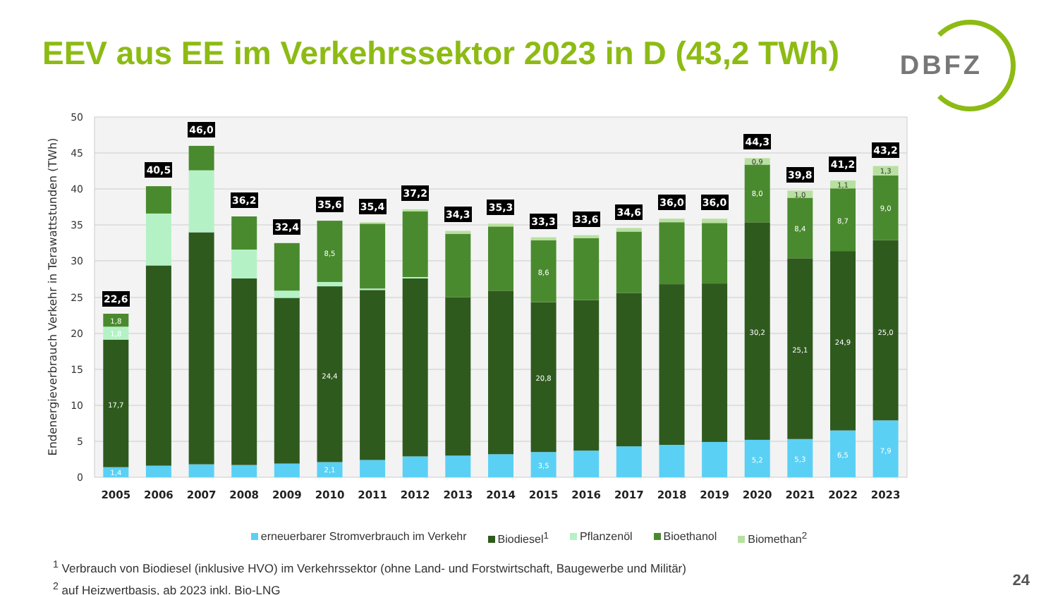EEV aus EE im Verkehrssektor 2023 in D (43,2 TWh)
DBFZ
0
5
10
15
20
25
30
35
40
45
50
Endenergieverbrauch Verkehr in Terawattstunden (TWh)
1,4
17,7
1,8
1,8
2,1
24,4
8,5
3,5
20,8
8,6
5,2
30,2
8,0
0,9
5,3
25,1
8,4
1,0
6,5
24,9
8,7
1,1
7,9
25,0
9,0
1,3
22,6
40,5
46,0
36,2
32,4
35,6
35,4
37,2
34,3
35,3
33,3
33,6
34,6
36,0
36,0
44,3
39,8
41,2
43,2
2005
2006
2007
2008
2009
2010
2011
2012
2013
2014
2015
2016
2017
2018
2019
2020
2021
2022
2023
erneuerbarer Stromverbrauch im Verkehr Biodiesel<sup>1</sup> Pflanzenöl Bioethanol Biomethan<sup>2</sup>
<sup>1</sup> Verbrauch von Biodiesel (inklusive HVO) im Verkehrssektor (ohne Land- und Forstwirtschaft, Baugewerbe und Militär)
<sup>2</sup> auf Heizwertbasis, ab 2023 inkl. Bio-LNG
24